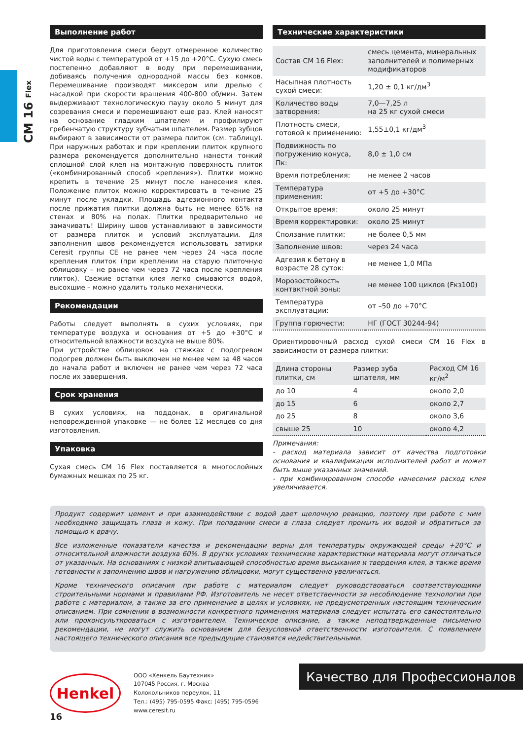CM 16 Flex
Выполнение работ
Для приготовления смеси берут отмеренное количество чистой воды с температурой от +15 до +20°С. Сухую смесь постепенно добавляют в воду при перемешивании, добиваясь получения однородной массы без комков. Перемешивание производят миксером или дрелью с насадкой при скорости вращения 400-800 об/мин. Затем выдерживают технологическую паузу около 5 минут для созревания смеси и перемешивают еще раз. Клей наносят на основание гладким шпателем и профилируют гребенчатую структуру зубчатым шпателем. Размер зубцов выбирают в зависимости от размера плиток (см. таблицу). При наружных работах и при креплении плиток крупного размера рекомендуется дополнительно нанести тонкий сплошной слой клея на монтажную поверхность плиток («комбинированный способ крепления»). Плитки можно крепить в течение 25 минут после нанесения клея. Положение плиток можно корректировать в течение 25 минут после укладки. Площадь адгезионного контакта после прижатия плитки должна быть не менее 65% на стенах и 80% на полах. Плитки предварительно не замачивать! Ширину швов устанавливают в зависимости от размера плиток и условий эксплуатации. Для заполнения швов рекомендуется использовать затирки Ceresit группы CE не ранее чем через 24 часа после крепления плиток (при креплении на старую плиточную облицовку – не ранее чем через 72 часа после крепления плиток). Свежие остатки клея легко смываются водой, высохшие – можно удалить только механически.
Рекомендации
Работы следует выполнять в сухих условиях, при температуре воздуха и основания от +5 до +30°С и относительной влажности воздуха не выше 80%.
При устройстве облицовок на стяжках с подогревом подогрев должен быть выключен не менее чем за 48 часов до начала работ и включен не ранее чем через 72 часа после их завершения.
Срок хранения
В сухих условиях, на поддонах, в оригинальной неповрежденной упаковке — не более 12 месяцев со дня изготовления.
Упаковка
Сухая смесь CM 16 Flex поставляется в многослойных бумажных мешках по 25 кг.
Технические характеристики
| Состав CM 16 Flex: | смесь цемента, минеральных заполнителей и полимерных модификаторов |
| Насыпная плотность сухой смеси: | 1,20 ± 0,1 кг/дм<sup>3</sup> |
| Количество воды затворения: | 7,0—7,25 л на 25 кг сухой смеси |
| Плотность смеси, готовой к применению: | 1,55±0,1 кг/дм<sup>3</sup> |
| Подвижность по погружению конуса, Пк: | 8,0 ± 1,0 см |
| Время потребления: | не менее 2 часов |
| Температура применения: | от +5 до +30°С |
| Открытое время: | около 25 минут |
| Время корректировки: | около 25 минут |
| Сползание плитки: | не более 0,5 мм |
| Заполнение швов: | через 24 часа |
| Адгезия к бетону в возрасте 28 суток: | не менее 1,0 МПа |
| Морозостойкость контактной зоны: | не менее 100 циклов (Fкз100) |
| Температура эксплуатации: | от –50 до +70°С |
| Группа горючести: | НГ (ГОСТ 30244-94) |
Ориентировочный расход сухой смеси CM 16 Flex в зависимости от размера плитки:
| Длина стороны плитки, см | Размер зуба шпателя, мм | Расход CM 16 кг/м<sup>2</sup> |
| --- | --- | --- |
| до 10 | 4 | около 2,0 |
| до 15 | 6 | около 2,7 |
| до 25 | 8 | около 3,6 |
| свыше 25 | 10 | около 4,2 |
Примечания:
- расход материала зависит от качества подготовки основания и квалификации исполнителей работ и может быть выше указанных значений.
- при комбинированном способе нанесения расход клея увеличивается.
Продукт содержит цемент и при взаимодействии с водой дает щелочную реакцию, поэтому при работе с ним необходимо защищать глаза и кожу. При попадании смеси в глаза следует промыть их водой и обратиться за помощью к врачу.
Все изложенные показатели качества и рекомендации верны для температуры окружающей среды +20°С и относительной влажности воздуха 60%. В других условиях технические характеристики материала могут отличаться от указанных. На основаниях с низкой впитывающей способностью время высыхания и твердения клея, а также время готовности к заполнению швов и нагружению облицовки, могут существенно увеличиться.
Кроме технического описания при работе с материалом следует руководствоваться соответствующими строительными нормами и правилами РФ. Изготовитель не несет ответственности за несоблюдение технологии при работе с материалом, а также за его применение в целях и условиях, не предусмотренных настоящим техническим описанием. При сомнении в возможности конкретного применения материала следует испытать его самостоятельно или проконсультироваться с изготовителем. Техническое описание, а также неподтвержденные письменно рекомендации, не могут служить основанием для безусловной ответственности изготовителя. С появлением настоящего технического описания все предыдущие становятся недействительными.
Henkel
ООО «Хенкель Баутехник»
107045 Россия, г. Москва
Колокольников переулок, 11
Тел.: (495) 795-0595 Факс: (495) 795-0596
www.ceresit.ru
Качество для Профессионалов
16